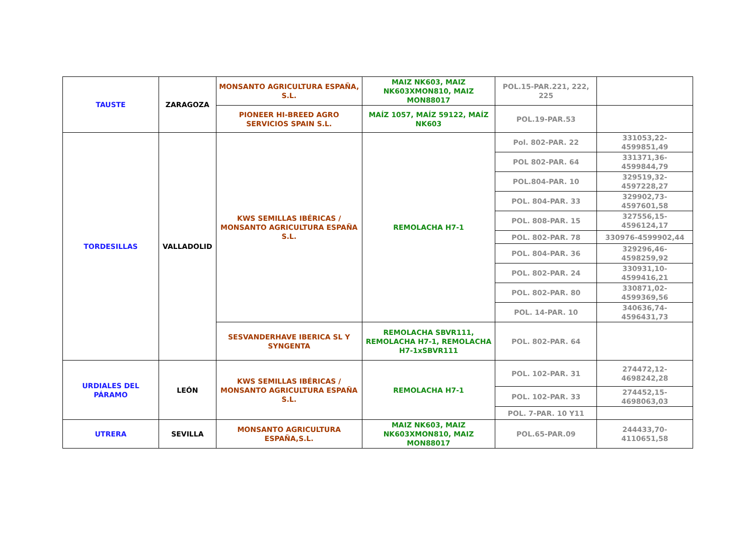| TAUSTE | ZARAGOZA | MONSANTO AGRICULTURA ESPAÑA, S.L. | MAIZ NK603, MAIZ NK603XMON810, MAIZ MON88017 | POL.15-PAR.221, 222, 225 | |
| | | PIONEER HI-BREED AGRO SERVICIOS SPAIN S.L. | MAÍZ 1057, MAÍZ 59122, MAÍZ NK603 | POL.19-PAR.53 | |
| TORDESILLAS | VALLADOLID | KWS SEMILLAS IBÉRICAS / MONSANTO AGRICULTURA ESPAÑA S.L. | REMOLACHA H7-1 | Pol. 802-PAR. 22 | 331053,22-4599851,49 |
| | | | | POL 802-PAR. 64 | 331371,36-4599844,79 |
| | | | | POL.804-PAR. 10 | 329519,32-4597228,27 |
| | | | | POL. 804-PAR. 33 | 329902,73-4597601,58 |
| | | | | POL. 808-PAR. 15 | 327556,15-4596124,17 |
| | | | | POL. 802-PAR. 78 | 330976-4599902,44 |
| | | | | POL. 804-PAR. 36 | 329296,46-4598259,92 |
| | | | | POL. 802-PAR. 24 | 330931,10-4599416,21 |
| | | | | POL. 802-PAR. 80 | 330871,02-4599369,56 |
| | | | | POL. 14-PAR. 10 | 340636,74-4596431,73 |
| | | SESVANDERHAVE IBERICA SL Y SYNGENTA | REMOLACHA SBVR111, REMOLACHA H7-1, REMOLACHA H7-1xSBVR111 | POL. 802-PAR. 64 | |
| URDIALES DEL PÁRAMO | LEÓN | KWS SEMILLAS IBÉRICAS / MONSANTO AGRICULTURA ESPAÑA S.L. | REMOLACHA H7-1 | POL. 102-PAR. 31 | 274472,12-4698242,28 |
| | | | | POL. 102-PAR. 33 | 274452,15-4698063,03 |
| | | | | POL. 7-PAR. 10 Y11 | |
| UTRERA | SEVILLA | MONSANTO AGRICULTURA ESPAÑA,S.L. | MAIZ NK603, MAIZ NK603XMON810, MAIZ MON88017 | POL.65-PAR.09 | 244433,70-4110651,58 |